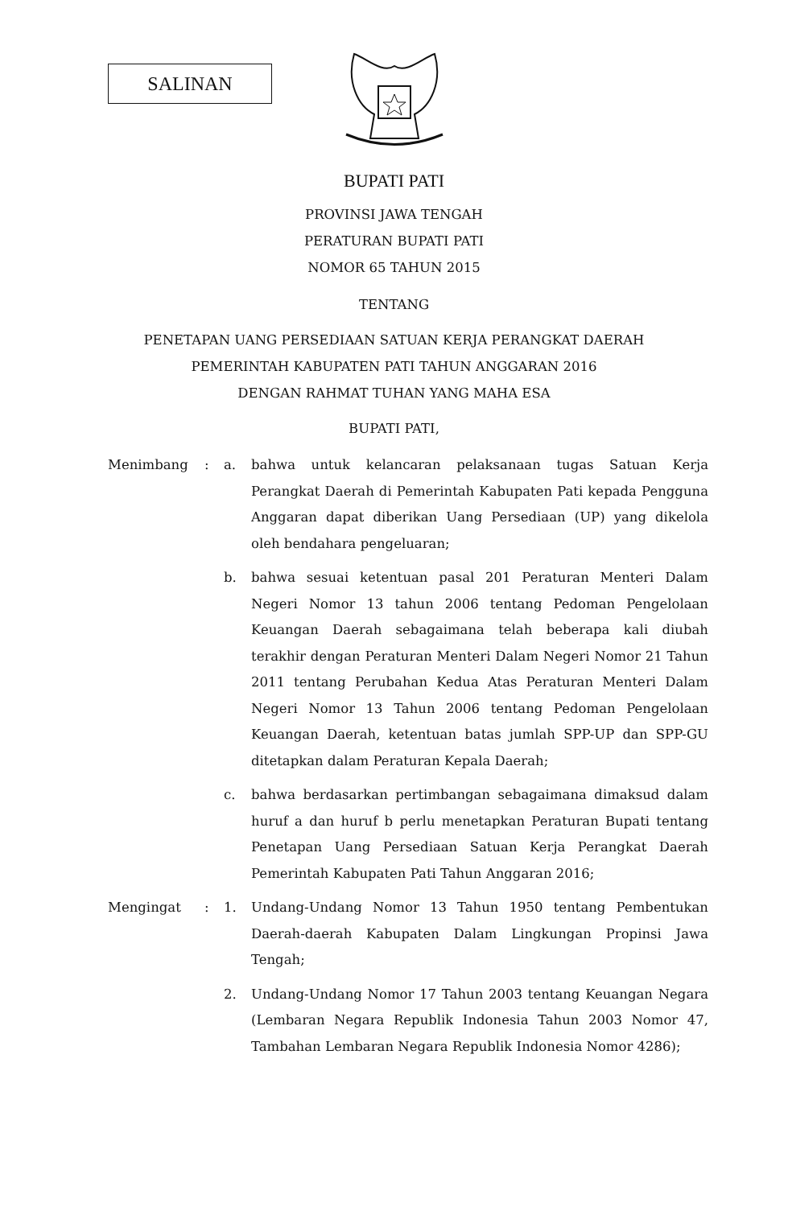SALINAN
BUPATI PATI
PROVINSI JAWA TENGAH
PERATURAN BUPATI PATI
NOMOR 65 TAHUN 2015
TENTANG
PENETAPAN UANG PERSEDIAAN SATUAN KERJA PERANGKAT DAERAH
PEMERINTAH KABUPATEN PATI TAHUN ANGGARAN 2016
DENGAN RAHMAT TUHAN YANG MAHA ESA
BUPATI PATI,
| Menimbang | : | a. | bahwa untuk kelancaran pelaksanaan tugas Satuan Kerja Perangkat Daerah di Pemerintah Kabupaten Pati kepada Pengguna Anggaran dapat diberikan Uang Persediaan (UP) yang dikelola oleh bendahara pengeluaran; |
| | | b. | bahwa sesuai ketentuan pasal 201 Peraturan Menteri Dalam Negeri Nomor 13 tahun 2006 tentang Pedoman Pengelolaan Keuangan Daerah sebagaimana telah beberapa kali diubah terakhir dengan Peraturan Menteri Dalam Negeri Nomor 21 Tahun 2011 tentang Perubahan Kedua Atas Peraturan Menteri Dalam Negeri Nomor 13 Tahun 2006 tentang Pedoman Pengelolaan Keuangan Daerah, ketentuan batas jumlah SPP-UP dan SPP-GU ditetapkan dalam Peraturan Kepala Daerah; |
| | | c. | bahwa berdasarkan pertimbangan sebagaimana dimaksud dalam huruf a dan huruf b perlu menetapkan Peraturan Bupati tentang Penetapan Uang Persediaan Satuan Kerja Perangkat Daerah Pemerintah Kabupaten Pati Tahun Anggaran 2016; |
| Mengingat | : | 1. | Undang-Undang Nomor 13 Tahun 1950 tentang Pembentukan Daerah-daerah Kabupaten Dalam Lingkungan Propinsi Jawa Tengah; |
| | | 2. | Undang-Undang Nomor 17 Tahun 2003 tentang Keuangan Negara (Lembaran Negara Republik Indonesia Tahun 2003 Nomor 47, Tambahan Lembaran Negara Republik Indonesia Nomor 4286); |